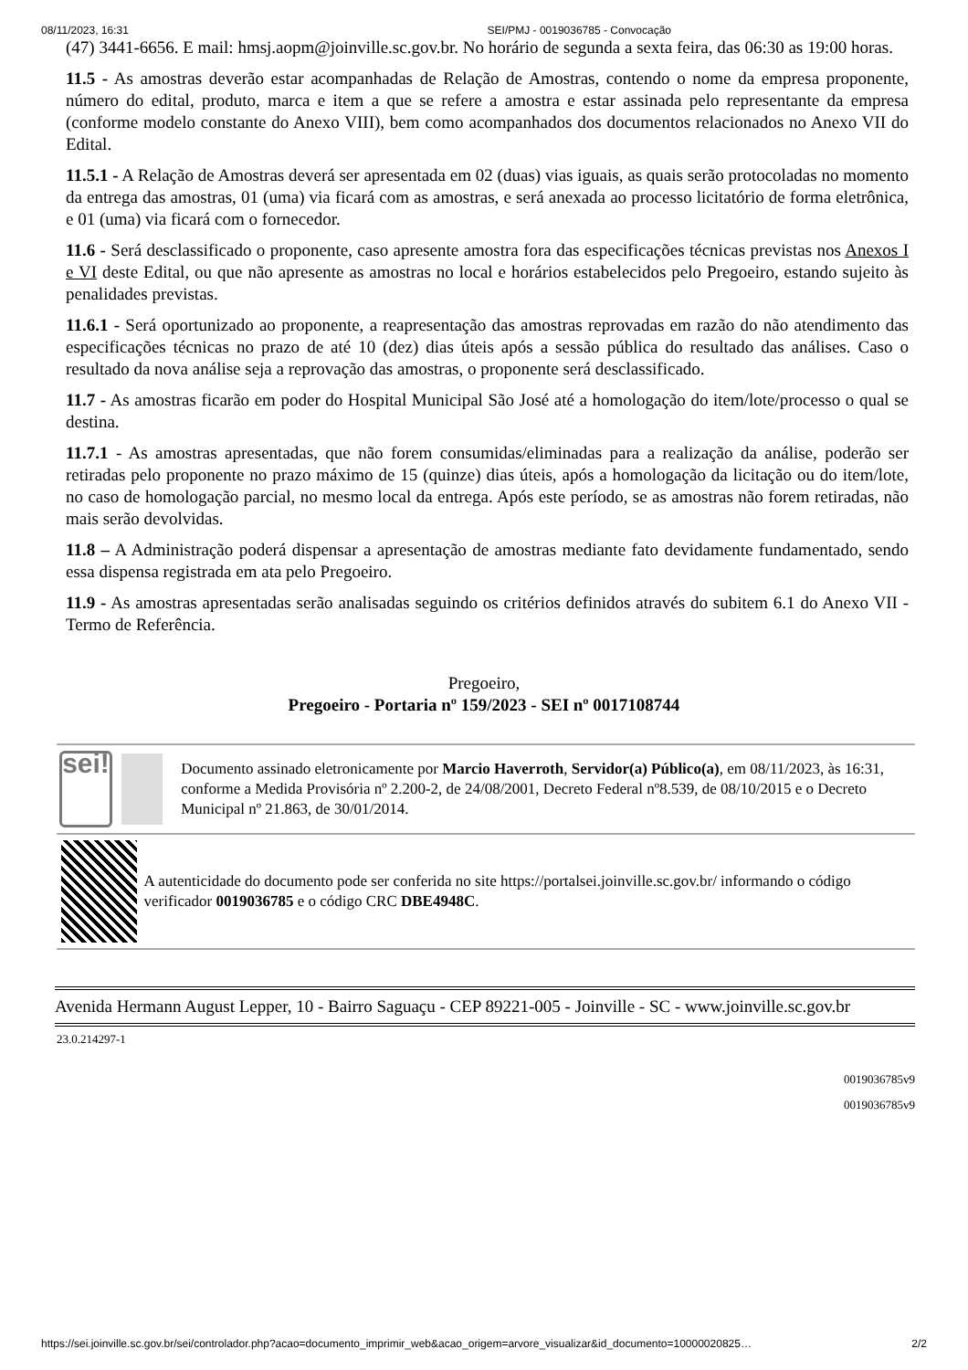08/11/2023, 16:31 SEI/PMJ - 0019036785 - Convocação
(47) 3441-6656. E mail: hmsj.aopm@joinville.sc.gov.br. No horário de segunda a sexta feira, das 06:30 as 19:00 horas.
11.5 - As amostras deverão estar acompanhadas de Relação de Amostras, contendo o nome da empresa proponente, número do edital, produto, marca e item a que se refere a amostra e estar assinada pelo representante da empresa (conforme modelo constante do Anexo VIII), bem como acompanhados dos documentos relacionados no Anexo VII do Edital.
11.5.1 - A Relação de Amostras deverá ser apresentada em 02 (duas) vias iguais, as quais serão protocoladas no momento da entrega das amostras, 01 (uma) via ficará com as amostras, e será anexada ao processo licitatório de forma eletrônica, e 01 (uma) via ficará com o fornecedor.
11.6 - Será desclassificado o proponente, caso apresente amostra fora das especificações técnicas previstas nos Anexos I e VI deste Edital, ou que não apresente as amostras no local e horários estabelecidos pelo Pregoeiro, estando sujeito às penalidades previstas.
11.6.1 - Será oportunizado ao proponente, a reapresentação das amostras reprovadas em razão do não atendimento das especificações técnicas no prazo de até 10 (dez) dias úteis após a sessão pública do resultado das análises. Caso o resultado da nova análise seja a reprovação das amostras, o proponente será desclassificado.
11.7 - As amostras ficarão em poder do Hospital Municipal São José até a homologação do item/lote/processo o qual se destina.
11.7.1 - As amostras apresentadas, que não forem consumidas/eliminadas para a realização da análise, poderão ser retiradas pelo proponente no prazo máximo de 15 (quinze) dias úteis, após a homologação da licitação ou do item/lote, no caso de homologação parcial, no mesmo local da entrega. Após este período, se as amostras não forem retiradas, não mais serão devolvidas.
11.8 – A Administração poderá dispensar a apresentação de amostras mediante fato devidamente fundamentado, sendo essa dispensa registrada em ata pelo Pregoeiro.
11.9 - As amostras apresentadas serão analisadas seguindo os critérios definidos através do subitem 6.1 do Anexo VII - Termo de Referência.
Pregoeiro,
Pregoeiro - Portaria nº 159/2023 - SEI nº 0017108744
sei!
Documento assinado eletronicamente por Marcio Haverroth, Servidor(a) Público(a), em 08/11/2023, às 16:31, conforme a Medida Provisória nº 2.200-2, de 24/08/2001, Decreto Federal nº8.539, de 08/10/2015 e o Decreto Municipal nº 21.863, de 30/01/2014.
A autenticidade do documento pode ser conferida no site https://portalsei.joinville.sc.gov.br/ informando o código verificador 0019036785 e o código CRC DBE4948C.
Avenida Hermann August Lepper, 10 - Bairro Saguaçu - CEP 89221-005 - Joinville - SC - www.joinville.sc.gov.br
23.0.214297-1
0019036785v9
0019036785v9
https://sei.joinville.sc.gov.br/sei/controlador.php?acao=documento_imprimir_web&acao_origem=arvore_visualizar&id_documento=10000020825… 2/2